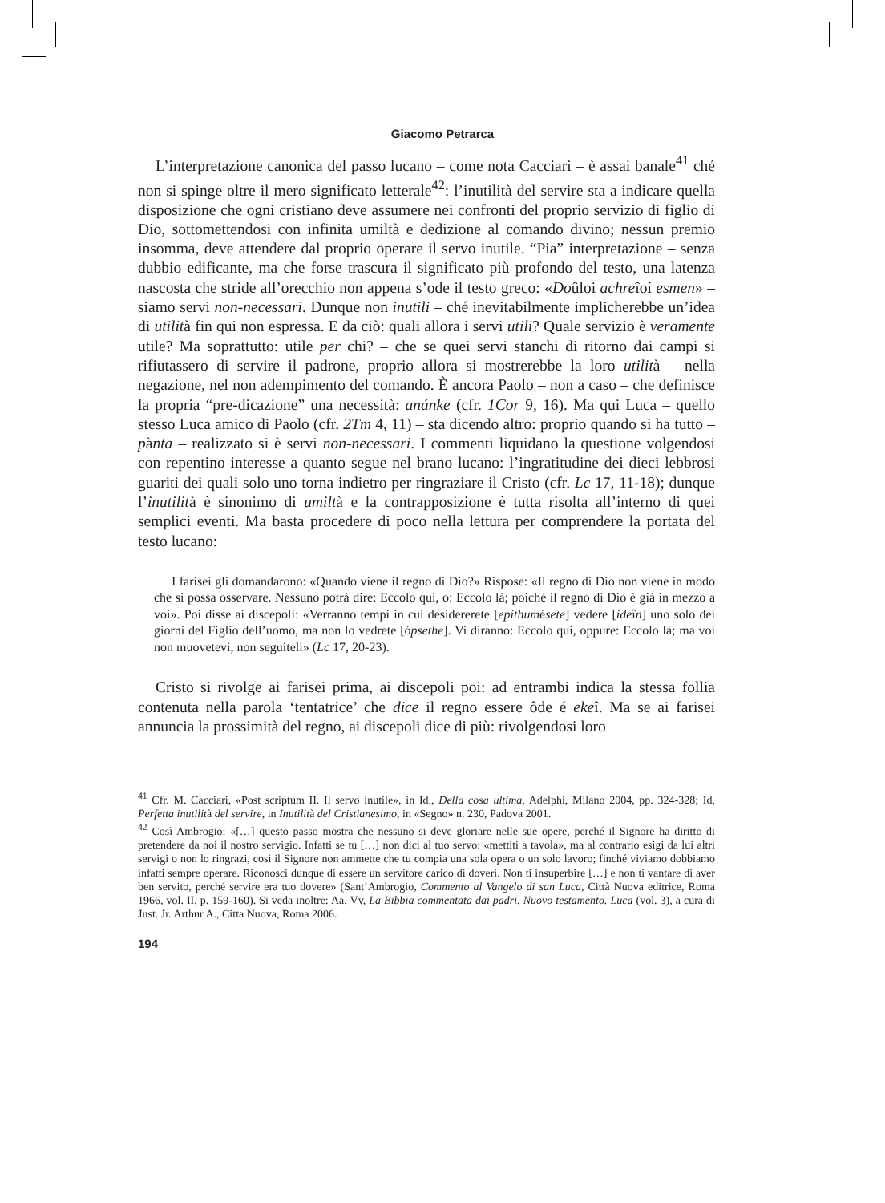Giacomo Petrarca
L’interpretazione canonica del passo lucano – come nota Cacciari – è assai banale<sup>41</sup> ché non si spinge oltre il mero significato letterale<sup>42</sup>: l’inutilità del servire sta a indicare quella disposizione che ogni cristiano deve assumere nei confronti del proprio servizio di figlio di Dio, sottomettendosi con infinita umiltà e dedizione al comando divino; nessun premio insomma, deve attendere dal proprio operare il servo inutile. “Pia” interpretazione – senza dubbio edificante, ma che forse trascura il significato più profondo del testo, una latenza nascosta che stride all’orecchio non appena s’ode il testo greco: «Doûloi achreîoí esmen» – siamo servi non-necessari. Dunque non inutili – ché inevitabilmente implicherebbe un’idea di utilità fin qui non espressa. E da ciò: quali allora i servi utili? Quale servizio è veramente utile? Ma soprattutto: utile per chi? – che se quei servi stanchi di ritorno dai campi si rifiutassero di servire il padrone, proprio allora si mostrerebbe la loro utilità – nella negazione, nel non adempimento del comando. È ancora Paolo – non a caso – che definisce la propria “pre-dicazione” una necessità: anánke (cfr. 1Cor 9, 16). Ma qui Luca – quello stesso Luca amico di Paolo (cfr. 2Tm 4, 11) – sta dicendo altro: proprio quando si ha tutto – pànta – realizzato si è servi non-necessari. I commenti liquidano la questione volgendosi con repentino interesse a quanto segue nel brano lucano: l’ingratitudine dei dieci lebbrosi guariti dei quali solo uno torna indietro per ringraziare il Cristo (cfr. Lc 17, 11-18); dunque l’inutilità è sinonimo di umiltà e la contrapposizione è tutta risolta all’interno di quei semplici eventi. Ma basta procedere di poco nella lettura per comprendere la portata del testo lucano:
I farisei gli domandarono: «Quando viene il regno di Dio?» Rispose: «Il regno di Dio non viene in modo che si possa osservare. Nessuno potrà dire: Eccolo qui, o: Eccolo là; poiché il regno di Dio è già in mezzo a voi». Poi disse ai discepoli: «Verranno tempi in cui desidererete [epithumésete] vedere [ideîn] uno solo dei giorni del Figlio dell’uomo, ma non lo vedrete [ópsethe]. Vi diranno: Eccolo qui, oppure: Eccolo là; ma voi non muovetevi, non seguiteli» (Lc 17, 20-23).
Cristo si rivolge ai farisei prima, ai discepoli poi: ad entrambi indica la stessa follia contenuta nella parola ‘tentatrice’ che dice il regno essere ôde é ekeî. Ma se ai farisei annuncia la prossimità del regno, ai discepoli dice di più: rivolgendosi loro
<sup>41</sup> Cfr. M. Cacciari, «Post scriptum II. Il servo inutile», in Id., Della cosa ultima, Adelphi, Milano 2004, pp. 324-328; Id, Perfetta inutilità del servire, in Inutilità del Cristianesimo, in «Segno» n. 230, Padova 2001.
<sup>42</sup> Così Ambrogio: «[…] questo passo mostra che nessuno si deve gloriare nelle sue opere, perché il Signore ha diritto di pretendere da noi il nostro servigio. Infatti se tu […] non dici al tuo servo: «mettiti a tavola», ma al contrario esigi da lui altri servigi o non lo ringrazi, così il Signore non ammette che tu compia una sola opera o un solo lavoro; finché viviamo dobbiamo infatti sempre operare. Riconosci dunque di essere un servitore carico di doveri. Non ti insuperbire […] e non ti vantare di aver ben servito, perché servire era tuo dovere» (Sant’Ambrogio, Commento al Vangelo di san Luca, Città Nuova editrice, Roma 1966, vol. II, p. 159-160). Si veda inoltre: Aa. Vv, La Bibbia commentata dai padri. Nuovo testamento. Luca (vol. 3), a cura di Just. Jr. Arthur A., Citta Nuova, Roma 2006.
194